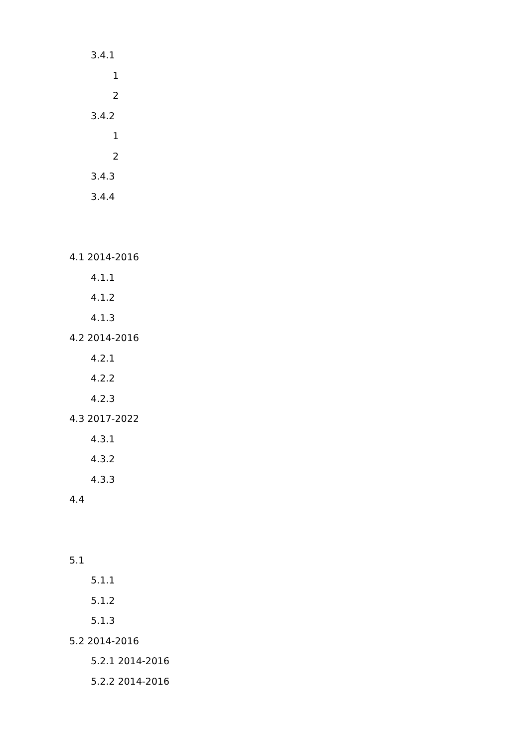3.4.1
1
2
3.4.2
1
2
3.4.3
3.4.4
4.1 2014-2016
4.1.1
4.1.2
4.1.3
4.2 2014-2016
4.2.1
4.2.2
4.2.3
4.3 2017-2022
4.3.1
4.3.2
4.3.3
4.4
5.1
5.1.1
5.1.2
5.1.3
5.2 2014-2016
5.2.1 2014-2016
5.2.2 2014-2016